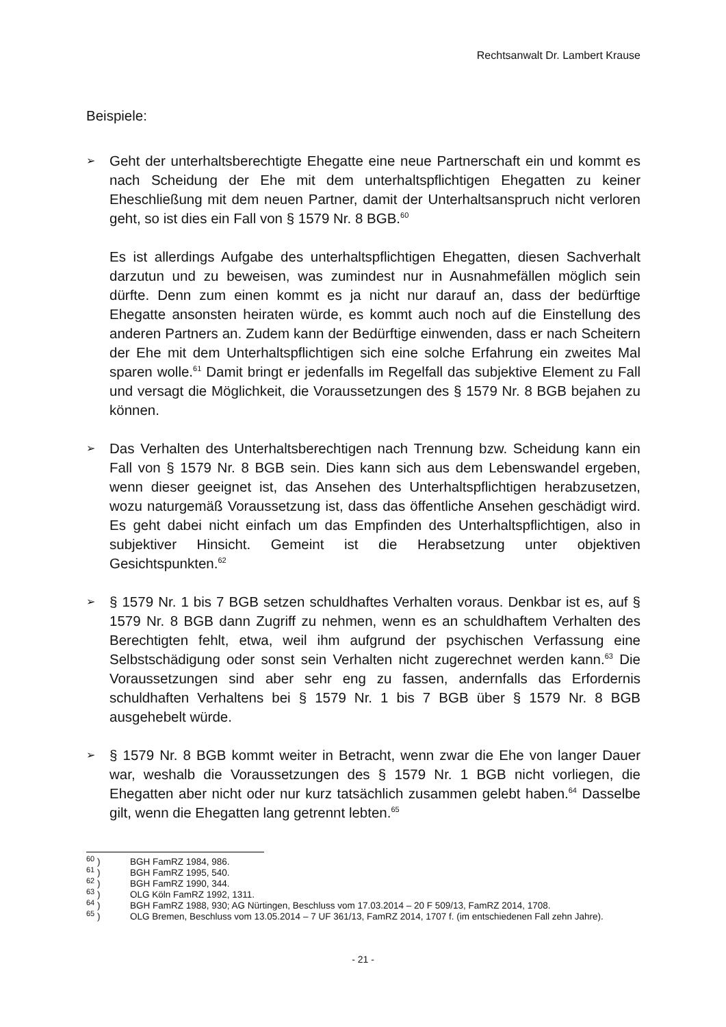Rechtsanwalt Dr. Lambert Krause
Beispiele:
➢
Geht der unterhaltsberechtigte Ehegatte eine neue Partnerschaft ein und kommt es nach Scheidung der Ehe mit dem unterhaltspflichtigen Ehegatten zu keiner Eheschließung mit dem neuen Partner, damit der Unterhaltsanspruch nicht verloren geht, so ist dies ein Fall von § 1579 Nr. 8 BGB.<sup>60</sup>
Es ist allerdings Aufgabe des unterhaltspflichtigen Ehegatten, diesen Sachverhalt darzutun und zu beweisen, was zumindest nur in Ausnahmefällen möglich sein dürfte. Denn zum einen kommt es ja nicht nur darauf an, dass der bedürftige Ehegatte ansonsten heiraten würde, es kommt auch noch auf die Einstellung des anderen Partners an. Zudem kann der Bedürftige einwenden, dass er nach Scheitern der Ehe mit dem Unterhaltspflichtigen sich eine solche Erfahrung ein zweites Mal sparen wolle.<sup>61</sup> Damit bringt er jedenfalls im Regelfall das subjektive Element zu Fall und versagt die Möglichkeit, die Voraussetzungen des § 1579 Nr. 8 BGB bejahen zu können.
➢
Das Verhalten des Unterhaltsberechtigen nach Trennung bzw. Scheidung kann ein Fall von § 1579 Nr. 8 BGB sein. Dies kann sich aus dem Lebenswandel ergeben, wenn dieser geeignet ist, das Ansehen des Unterhaltspflichtigen herabzusetzen, wozu naturgemäß Voraussetzung ist, dass das öffentliche Ansehen geschädigt wird. Es geht dabei nicht einfach um das Empfinden des Unterhaltspflichtigen, also in subjektiver Hinsicht. Gemeint ist die Herabsetzung unter objektiven Gesichtspunkten.<sup>62</sup>
➢
§ 1579 Nr. 1 bis 7 BGB setzen schuldhaftes Verhalten voraus. Denkbar ist es, auf § 1579 Nr. 8 BGB dann Zugriff zu nehmen, wenn es an schuldhaftem Verhalten des Berechtigten fehlt, etwa, weil ihm aufgrund der psychischen Verfassung eine Selbstschädigung oder sonst sein Verhalten nicht zugerechnet werden kann.<sup>63</sup> Die Voraussetzungen sind aber sehr eng zu fassen, andernfalls das Erfordernis schuldhaften Verhaltens bei § 1579 Nr. 1 bis 7 BGB über § 1579 Nr. 8 BGB ausgehebelt würde.
➢
§ 1579 Nr. 8 BGB kommt weiter in Betracht, wenn zwar die Ehe von langer Dauer war, weshalb die Voraussetzungen des § 1579 Nr. 1 BGB nicht vorliegen, die Ehegatten aber nicht oder nur kurz tatsächlich zusammen gelebt haben.<sup>64</sup> Dasselbe gilt, wenn die Ehegatten lang getrennt lebten.<sup>65</sup>
<sup>60</sup> ) BGH FamRZ 1984, 986.
<sup>61</sup> ) BGH FamRZ 1995, 540.
<sup>62</sup> ) BGH FamRZ 1990, 344.
<sup>63</sup> ) OLG Köln FamRZ 1992, 1311.
<sup>64</sup> ) BGH FamRZ 1988, 930; AG Nürtingen, Beschluss vom 17.03.2014 – 20 F 509/13, FamRZ 2014, 1708.
<sup>65</sup> ) OLG Bremen, Beschluss vom 13.05.2014 – 7 UF 361/13, FamRZ 2014, 1707 f. (im entschiedenen Fall zehn Jahre).
- 21 -